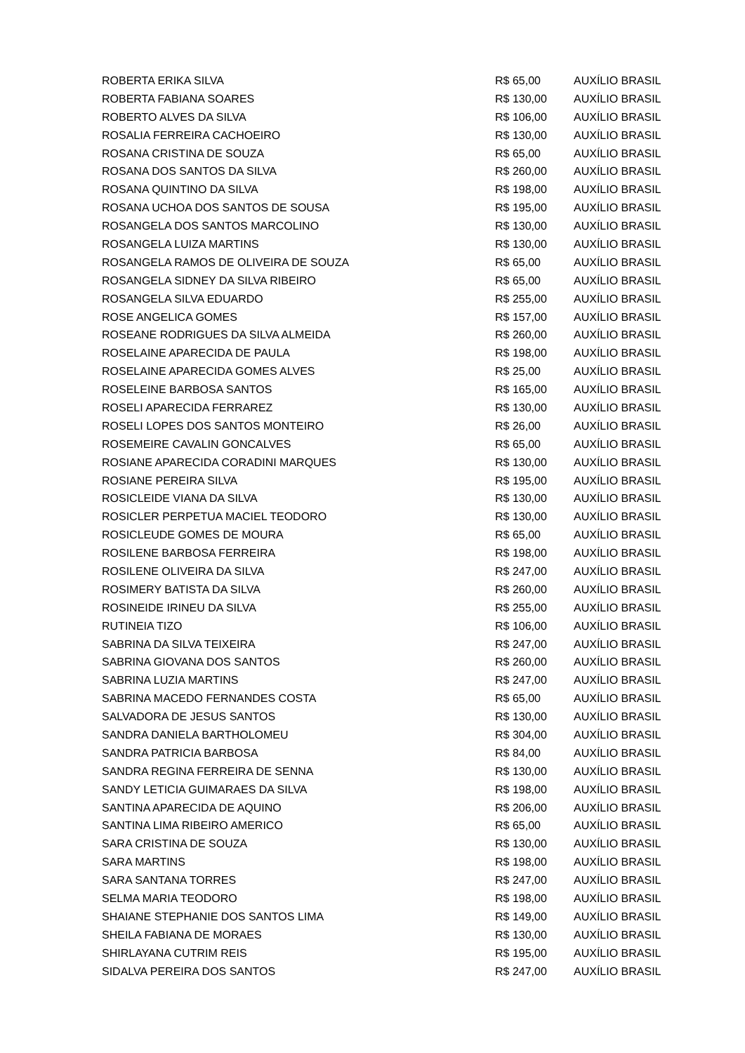| ROBERTA ERIKA SILVA | R$ 65,00 | AUXÍLIO BRASIL |
| ROBERTA FABIANA SOARES | R$ 130,00 | AUXÍLIO BRASIL |
| ROBERTO ALVES DA SILVA | R$ 106,00 | AUXÍLIO BRASIL |
| ROSALIA FERREIRA CACHOEIRO | R$ 130,00 | AUXÍLIO BRASIL |
| ROSANA CRISTINA DE SOUZA | R$ 65,00 | AUXÍLIO BRASIL |
| ROSANA DOS SANTOS DA SILVA | R$ 260,00 | AUXÍLIO BRASIL |
| ROSANA QUINTINO DA SILVA | R$ 198,00 | AUXÍLIO BRASIL |
| ROSANA UCHOA DOS SANTOS DE SOUSA | R$ 195,00 | AUXÍLIO BRASIL |
| ROSANGELA DOS SANTOS MARCOLINO | R$ 130,00 | AUXÍLIO BRASIL |
| ROSANGELA LUIZA MARTINS | R$ 130,00 | AUXÍLIO BRASIL |
| ROSANGELA RAMOS DE OLIVEIRA DE SOUZA | R$ 65,00 | AUXÍLIO BRASIL |
| ROSANGELA SIDNEY DA SILVA RIBEIRO | R$ 65,00 | AUXÍLIO BRASIL |
| ROSANGELA SILVA EDUARDO | R$ 255,00 | AUXÍLIO BRASIL |
| ROSE ANGELICA GOMES | R$ 157,00 | AUXÍLIO BRASIL |
| ROSEANE RODRIGUES DA SILVA ALMEIDA | R$ 260,00 | AUXÍLIO BRASIL |
| ROSELAINE APARECIDA DE PAULA | R$ 198,00 | AUXÍLIO BRASIL |
| ROSELAINE APARECIDA GOMES ALVES | R$ 25,00 | AUXÍLIO BRASIL |
| ROSELEINE BARBOSA SANTOS | R$ 165,00 | AUXÍLIO BRASIL |
| ROSELI APARECIDA FERRAREZ | R$ 130,00 | AUXÍLIO BRASIL |
| ROSELI LOPES DOS SANTOS MONTEIRO | R$ 26,00 | AUXÍLIO BRASIL |
| ROSEMEIRE CAVALIN GONCALVES | R$ 65,00 | AUXÍLIO BRASIL |
| ROSIANE APARECIDA CORADINI MARQUES | R$ 130,00 | AUXÍLIO BRASIL |
| ROSIANE PEREIRA SILVA | R$ 195,00 | AUXÍLIO BRASIL |
| ROSICLEIDE VIANA DA SILVA | R$ 130,00 | AUXÍLIO BRASIL |
| ROSICLER PERPETUA MACIEL TEODORO | R$ 130,00 | AUXÍLIO BRASIL |
| ROSICLEUDE GOMES DE MOURA | R$ 65,00 | AUXÍLIO BRASIL |
| ROSILENE BARBOSA FERREIRA | R$ 198,00 | AUXÍLIO BRASIL |
| ROSILENE OLIVEIRA DA SILVA | R$ 247,00 | AUXÍLIO BRASIL |
| ROSIMERY BATISTA DA SILVA | R$ 260,00 | AUXÍLIO BRASIL |
| ROSINEIDE IRINEU DA SILVA | R$ 255,00 | AUXÍLIO BRASIL |
| RUTINEIA TIZO | R$ 106,00 | AUXÍLIO BRASIL |
| SABRINA DA SILVA TEIXEIRA | R$ 247,00 | AUXÍLIO BRASIL |
| SABRINA GIOVANA DOS SANTOS | R$ 260,00 | AUXÍLIO BRASIL |
| SABRINA LUZIA MARTINS | R$ 247,00 | AUXÍLIO BRASIL |
| SABRINA MACEDO FERNANDES COSTA | R$ 65,00 | AUXÍLIO BRASIL |
| SALVADORA DE JESUS SANTOS | R$ 130,00 | AUXÍLIO BRASIL |
| SANDRA DANIELA BARTHOLOMEU | R$ 304,00 | AUXÍLIO BRASIL |
| SANDRA PATRICIA BARBOSA | R$ 84,00 | AUXÍLIO BRASIL |
| SANDRA REGINA FERREIRA DE SENNA | R$ 130,00 | AUXÍLIO BRASIL |
| SANDY LETICIA GUIMARAES DA SILVA | R$ 198,00 | AUXÍLIO BRASIL |
| SANTINA APARECIDA DE AQUINO | R$ 206,00 | AUXÍLIO BRASIL |
| SANTINA LIMA RIBEIRO AMERICO | R$ 65,00 | AUXÍLIO BRASIL |
| SARA CRISTINA DE SOUZA | R$ 130,00 | AUXÍLIO BRASIL |
| SARA MARTINS | R$ 198,00 | AUXÍLIO BRASIL |
| SARA SANTANA TORRES | R$ 247,00 | AUXÍLIO BRASIL |
| SELMA MARIA TEODORO | R$ 198,00 | AUXÍLIO BRASIL |
| SHAIANE STEPHANIE DOS SANTOS LIMA | R$ 149,00 | AUXÍLIO BRASIL |
| SHEILA FABIANA DE MORAES | R$ 130,00 | AUXÍLIO BRASIL |
| SHIRLAYANA CUTRIM REIS | R$ 195,00 | AUXÍLIO BRASIL |
| SIDALVA PEREIRA DOS SANTOS | R$ 247,00 | AUXÍLIO BRASIL |